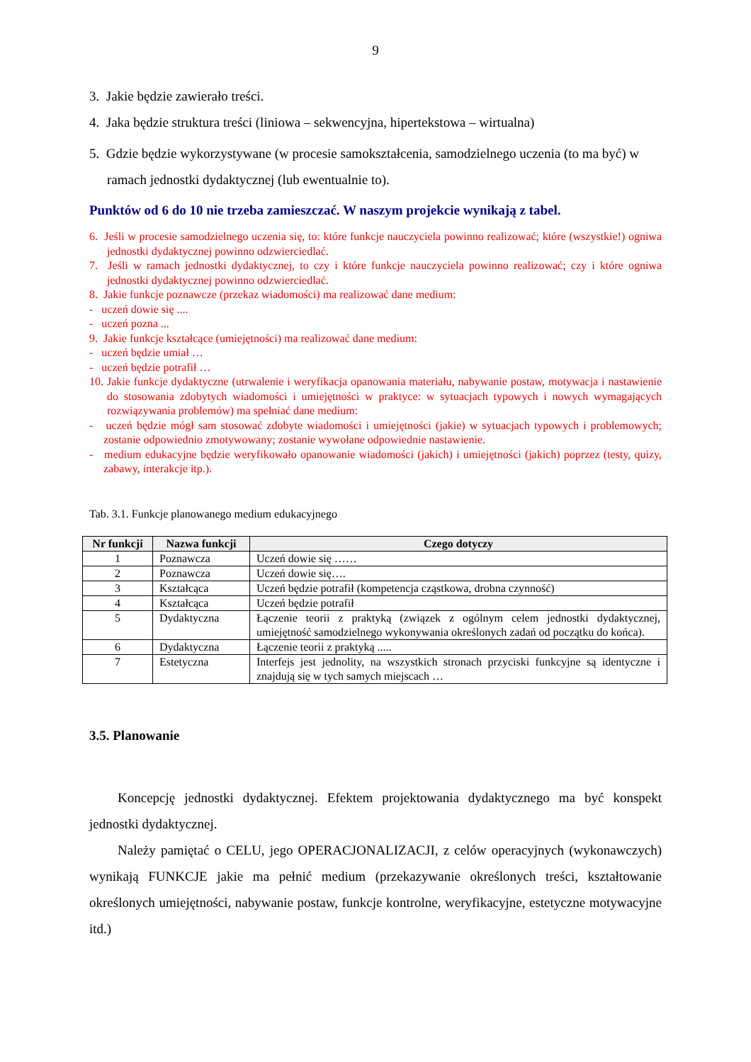9
3. Jakie będzie zawierało treści.
4. Jaka będzie struktura treści (liniowa – sekwencyjna, hipertekstowa – wirtualna)
5. Gdzie będzie wykorzystywane (w procesie samokształcenia, samodzielnego uczenia (to ma być) w ramach jednostki dydaktycznej (lub ewentualnie to).
Punktów od 6 do 10 nie trzeba zamieszczać. W naszym projekcie wynikają z tabel.
6. Jeśli w procesie samodzielnego uczenia się, to: które funkcje nauczyciela powinno realizować; które (wszystkie!) ogniwa jednostki dydaktycznej powinno odzwierciedlać.
7. Jeśli w ramach jednostki dydaktycznej, to czy i które funkcje nauczyciela powinno realizować; czy i które ogniwa jednostki dydaktycznej powinno odzwierciedlać.
8. Jakie funkcje poznawcze (przekaz wiadomości) ma realizować dane medium:
- uczeń dowie się ....
- uczeń pozna ...
9. Jakie funkcje kształcące (umiejętności) ma realizować dane medium:
- uczeń będzie umiał …
- uczeń będzie potrafił …
10. Jakie funkcje dydaktyczne (utrwalenie i weryfikacja opanowania materiału, nabywanie postaw, motywacja i nastawienie do stosowania zdobytych wiadomości i umiejętności w praktyce: w sytuacjach typowych i nowych wymagających rozwiązywania problemów) ma spełniać dane medium:
- uczeń będzie mógł sam stosować zdobyte wiadomości i umiejętności (jakie) w sytuacjach typowych i problemowych; zostanie odpowiednio zmotywowany; zostanie wywołane odpowiednie nastawienie.
- medium edukacyjne będzie weryfikowało opanowanie wiadomości (jakich) i umiejętności (jakich) poprzez (testy, quizy, zabawy, interakcje itp.).
Tab. 3.1. Funkcje planowanego medium edukacyjnego
| Nr funkcji | Nazwa funkcji | Czego dotyczy |
| --- | --- | --- |
| 1 | Poznawcza | Uczeń dowie się …… |
| 2 | Poznawcza | Uczeń dowie się…. |
| 3 | Kształcąca | Uczeń będzie potrafił (kompetencja cząstkowa, drobna czynność) |
| 4 | Kształcąca | Uczeń będzie potrafił |
| 5 | Dydaktyczna | Łączenie teorii z praktyką (związek z ogólnym celem jednostki dydaktycznej, umiejętność samodzielnego wykonywania określonych zadań od początku do końca). |
| 6 | Dydaktyczna | Łączenie teorii z praktyką ..... |
| 7 | Estetyczna | Interfejs jest jednolity, na wszystkich stronach przyciski funkcyjne są identyczne i znajdują się w tych samych miejscach … |
3.5. Planowanie
Koncepcję jednostki dydaktycznej. Efektem projektowania dydaktycznego ma być konspekt jednostki dydaktycznej.
Należy pamiętać o CELU, jego OPERACJONALIZACJI, z celów operacyjnych (wykonawczych) wynikają FUNKCJE jakie ma pełnić medium (przekazywanie określonych treści, kształtowanie określonych umiejętności, nabywanie postaw, funkcje kontrolne, weryfikacyjne, estetyczne motywacyjne itd.)